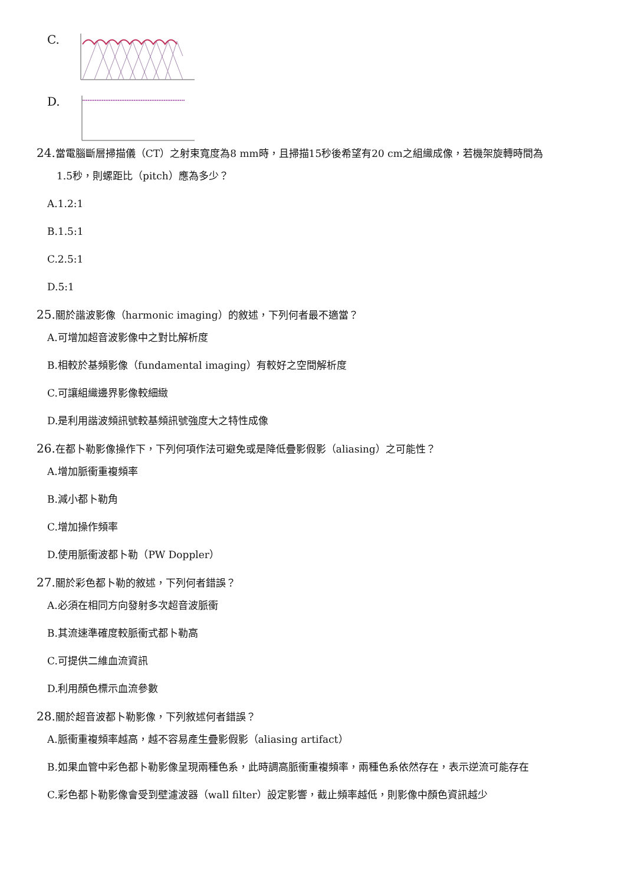C.
D.
24. 當電腦斷層掃描儀（CT）之射束寬度為8 mm時，且掃描15秒後希望有20 cm之組織成像，若機架旋轉時間為
1.5秒，則螺距比（pitch）應為多少？
A.1.2:1
B.1.5:1
C.2.5:1
D.5:1
25. 關於諧波影像（harmonic imaging）的敘述，下列何者最不適當？
A.可增加超音波影像中之對比解析度
B.相較於基頻影像（fundamental imaging）有較好之空間解析度
C.可讓組織邊界影像較細緻
D.是利用諧波頻訊號較基頻訊號強度大之特性成像
26. 在都卜勒影像操作下，下列何項作法可避免或是降低疊影假影（aliasing）之可能性？
A.增加脈衝重複頻率
B.減小都卜勒角
C.增加操作頻率
D.使用脈衝波都卜勒（PW Doppler）
27. 關於彩色都卜勒的敘述，下列何者錯誤？
A.必須在相同方向發射多次超音波脈衝
B.其流速準確度較脈衝式都卜勒高
C.可提供二維血流資訊
D.利用顏色標示血流參數
28. 關於超音波都卜勒影像，下列敘述何者錯誤？
A.脈衝重複頻率越高，越不容易產生疊影假影（aliasing artifact）
B.如果血管中彩色都卜勒影像呈現兩種色系，此時調高脈衝重複頻率，兩種色系依然存在，表示逆流可能存在
C.彩色都卜勒影像會受到壁濾波器（wall filter）設定影響，截止頻率越低，則影像中顏色資訊越少